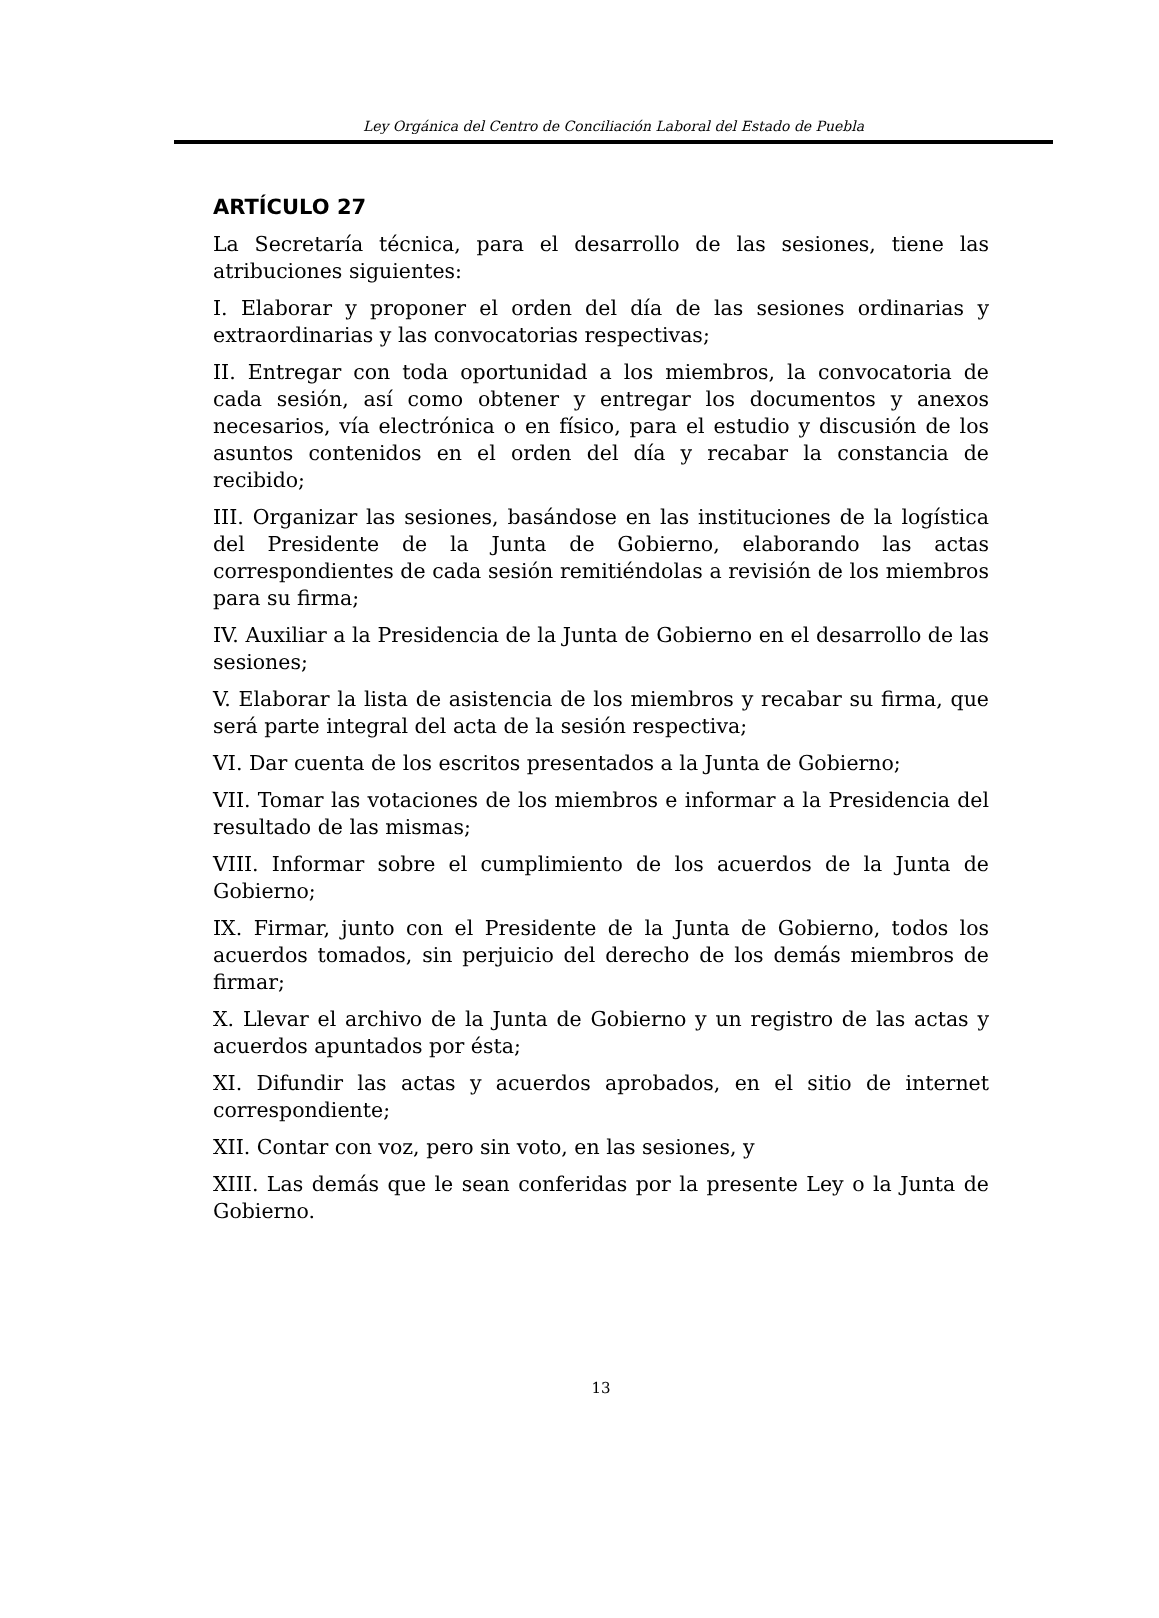Ley Orgánica del Centro de Conciliación Laboral del Estado de Puebla
ARTÍCULO 27
La Secretaría técnica, para el desarrollo de las sesiones, tiene las atribuciones siguientes:
I. Elaborar y proponer el orden del día de las sesiones ordinarias y extraordinarias y las convocatorias respectivas;
II. Entregar con toda oportunidad a los miembros, la convocatoria de cada sesión, así como obtener y entregar los documentos y anexos necesarios, vía electrónica o en físico, para el estudio y discusión de los asuntos contenidos en el orden del día y recabar la constancia de recibido;
III. Organizar las sesiones, basándose en las instituciones de la logística del Presidente de la Junta de Gobierno, elaborando las actas correspondientes de cada sesión remitiéndolas a revisión de los miembros para su firma;
IV. Auxiliar a la Presidencia de la Junta de Gobierno en el desarrollo de las sesiones;
V. Elaborar la lista de asistencia de los miembros y recabar su firma, que será parte integral del acta de la sesión respectiva;
VI. Dar cuenta de los escritos presentados a la Junta de Gobierno;
VII. Tomar las votaciones de los miembros e informar a la Presidencia del resultado de las mismas;
VIII. Informar sobre el cumplimiento de los acuerdos de la Junta de Gobierno;
IX. Firmar, junto con el Presidente de la Junta de Gobierno, todos los acuerdos tomados, sin perjuicio del derecho de los demás miembros de firmar;
X. Llevar el archivo de la Junta de Gobierno y un registro de las actas y acuerdos apuntados por ésta;
XI. Difundir las actas y acuerdos aprobados, en el sitio de internet correspondiente;
XII. Contar con voz, pero sin voto, en las sesiones, y
XIII. Las demás que le sean conferidas por la presente Ley o la Junta de Gobierno.
13